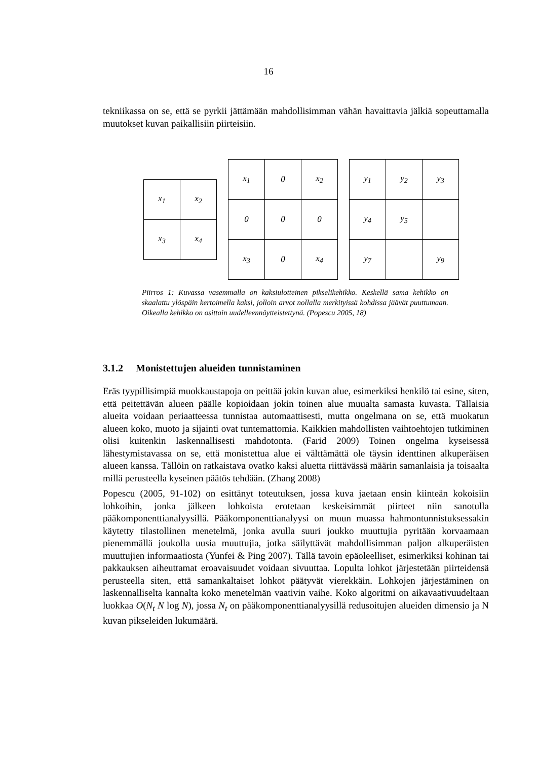16
tekniikassa on se, että se pyrkii jättämään mahdollisimman vähän havaittavia jälkiä sopeuttamalla muutokset kuvan paikallisiin piirteisiin.
| x<sub>1</sub> | x<sub>2</sub> |
| x<sub>3</sub> | x<sub>4</sub> |
| x<sub>1</sub> | 0 | x<sub>2</sub> |
| 0 | 0 | 0 |
| x<sub>3</sub> | 0 | x<sub>4</sub> |
| y<sub>1</sub> | y<sub>2</sub> | y<sub>3</sub> |
| y<sub>4</sub> | y<sub>5</sub> | |
| y<sub>7</sub> | | y<sub>9</sub> |
Piirros 1: Kuvassa vasemmalla on kaksiulotteinen pikselikehikko. Keskellä sama kehikko on skaalattu ylöspäin kertoimella kaksi, jolloin arvot nollalla merkityissä kohdissa jäävät puuttumaan. Oikealla kehikko on osittain uudelleennäytteistettynä. (Popescu 2005, 18)
3.1.2 Monistettujen alueiden tunnistaminen
Eräs tyypillisimpiä muokkaustapoja on peittää jokin kuvan alue, esimerkiksi henkilö tai esine, siten, että peitettävän alueen päälle kopioidaan jokin toinen alue muualta samasta kuvasta. Tällaisia alueita voidaan periaatteessa tunnistaa automaattisesti, mutta ongelmana on se, että muokatun alueen koko, muoto ja sijainti ovat tuntemattomia. Kaikkien mahdollisten vaihtoehtojen tutkiminen olisi kuitenkin laskennallisesti mahdotonta. (Farid 2009) Toinen ongelma kyseisessä lähestymistavassa on se, että monistettua alue ei välttämättä ole täysin identtinen alkuperäisen alueen kanssa. Tällöin on ratkaistava ovatko kaksi aluetta riittävässä määrin samanlaisia ja toisaalta millä perusteella kyseinen päätös tehdään. (Zhang 2008)
Popescu (2005, 91-102) on esittänyt toteutuksen, jossa kuva jaetaan ensin kiinteän kokoisiin lohkoihin, jonka jälkeen lohkoista erotetaan keskeisimmät piirteet niin sanotulla pääkomponenttianalyysillä. Pääkomponenttianalyysi on muun muassa hahmontunnistuksessakin käytetty tilastollinen menetelmä, jonka avulla suuri joukko muuttujia pyritään korvaamaan pienemmällä joukolla uusia muuttujia, jotka säilyttävät mahdollisimman paljon alkuperäisten muuttujien informaatiosta (Yunfei & Ping 2007). Tällä tavoin epäoleelliset, esimerkiksi kohinan tai pakkauksen aiheuttamat eroavaisuudet voidaan sivuuttaa. Lopulta lohkot järjestetään piirteidensä perusteella siten, että samankaltaiset lohkot päätyvät vierekkäin. Lohkojen järjestäminen on laskennalliselta kannalta koko menetelmän vaativin vaihe. Koko algoritmi on aikavaativuudeltaan luokkaa O(N<sub>t</sub> N log N), jossa N<sub>t</sub> on pääkomponenttianalyysillä redusoitujen alueiden dimensio ja N kuvan pikseleiden lukumäärä.